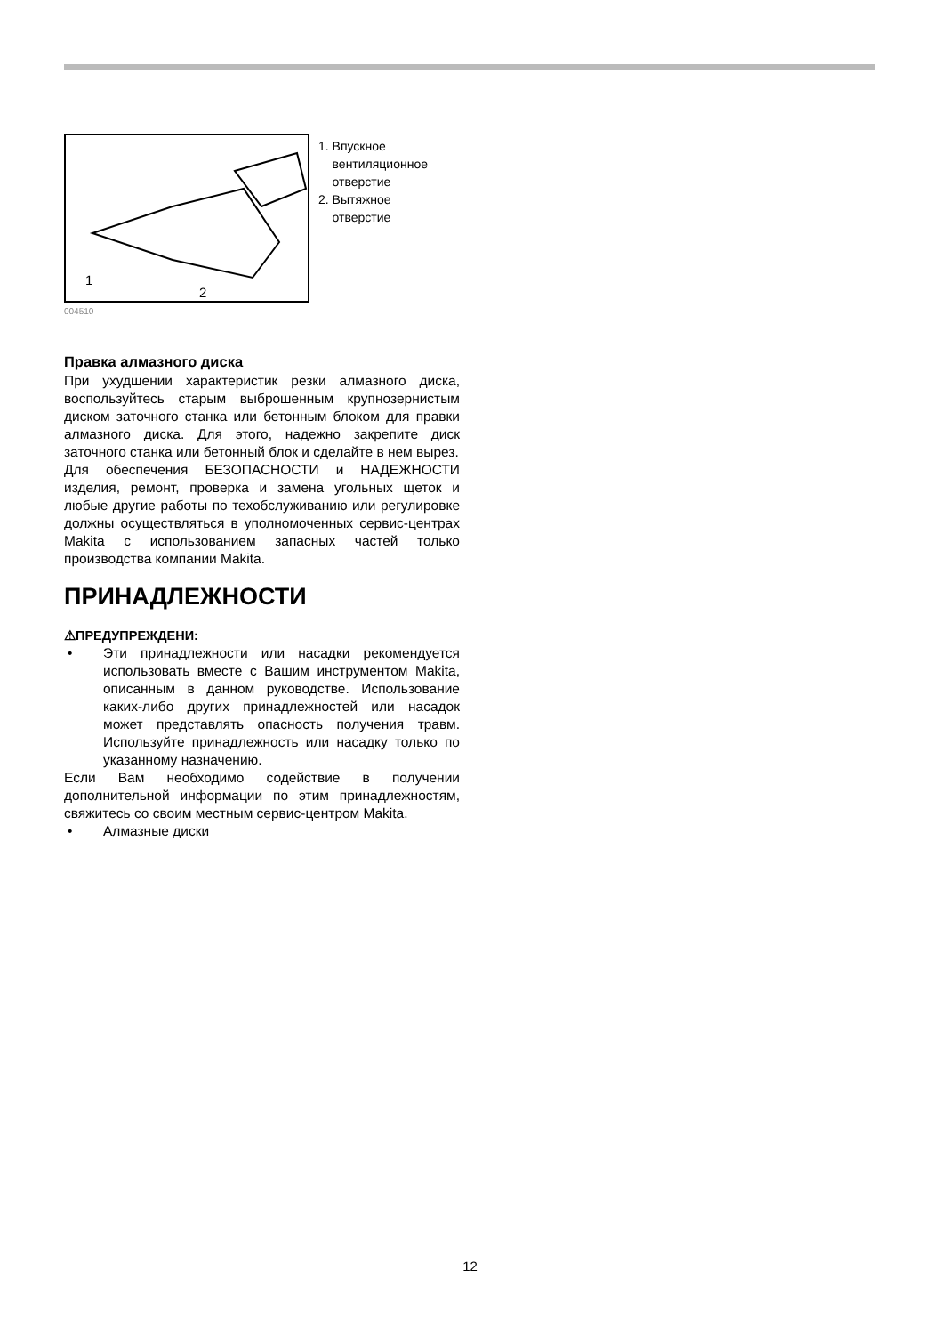1
2
1. Впускное
вентиляционное
отверстие
2. Вытяжное
отверстие
004510
Правка алмазного диска
При ухудшении характеристик резки алмазного диска, воспользуйтесь старым выброшенным крупнозернистым диском заточного станка или бетонным блоком для правки алмазного диска. Для этого, надежно закрепите диск заточного станка или бетонный блок и сделайте в нем вырез.
Для обеспечения БЕЗОПАСНОСТИ и НАДЕЖНОСТИ изделия, ремонт, проверка и замена угольных щеток и любые другие работы по техобслуживанию или регулировке должны осуществляться в уполномоченных сервис-центрах Makita с использованием запасных частей только производства компании Makita.
ПРИНАДЛЕЖНОСТИ
⚠ПРЕДУПРЕЖДЕНИ:
• Эти принадлежности или насадки рекомендуется использовать вместе с Вашим инструментом Makita, описанным в данном руководстве. Использование каких-либо других принадлежностей или насадок может представлять опасность получения травм. Используйте принадлежность или насадку только по указанному назначению.
Если Вам необходимо содействие в получении дополнительной информации по этим принадлежностям, свяжитесь со своим местным сервис-центром Makita.
• Алмазные диски
12